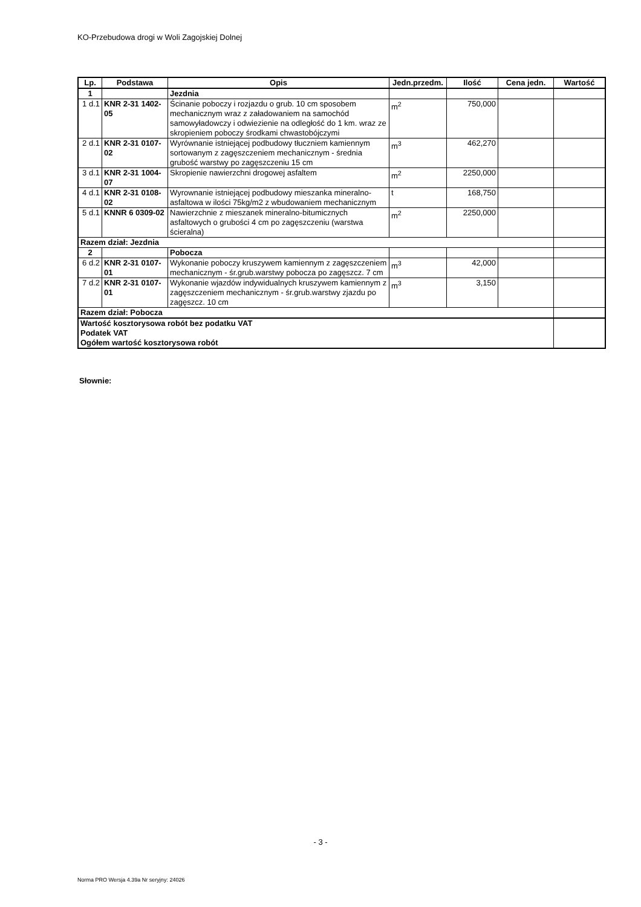KO-Przebudowa drogi w Woli Zagojskiej Dolnej
| Lp. | Podstawa | Opis | Jedn.przedm. | Ilość | Cena jedn. | Wartość |
| --- | --- | --- | --- | --- | --- | --- |
| 1 | | Jezdnia | | | | |
| 1 d.1 | KNR 2-31 1402-05 | Ścinanie poboczy i rozjazdu o grub. 10 cm sposobem mechanicznym wraz z załadowaniem na samochód samowyładowczy i odwiezienie na odległość do 1 km. wraz ze skropieniem poboczy środkami chwastobójczymi | m<sup>2</sup> | 750,000 | | |
| 2 d.1 | KNR 2-31 0107-02 | Wyrównanie istniejącej podbudowy tłucznie­m kamiennym sortowanym z zagęszczeniem mechanicznym - średnia grubość warstwy po zagęszczeniu 15 cm | m<sup>3</sup> | 462,270 | | |
| 3 d.1 | KNR 2-31 1004-07 | Skropienie nawierzchni drogowej asfaltem | m<sup>2</sup> | 2250,000 | | |
| 4 d.1 | KNR 2-31 0108-02 | Wyrownanie istniejącej podbudowy mieszanka mineralno-asfaltowa w ilości 75kg/m2 z wbudowaniem mechanicznym | t | 168,750 | | |
| 5 d.1 | KNNR 6 0309-02 | Nawierzchnie z mieszanek mineralno-bitumicznych asfaltowych o grubości 4 cm po zagęszczeniu (warstwa ścieralna) | m<sup>2</sup> | 2250,000 | | |
| Razem dział: Jezdnia | | | | | | |
| 2 | | Pobocza | | | | |
| 6 d.2 | KNR 2-31 0107-01 | Wykonanie poboczy kruszywem kamiennym z zagęszczeniem mechanicznym - śr.grub.warstwy pobocza po zagęszcz. 7 cm | m<sup>3</sup> | 42,000 | | |
| 7 d.2 | KNR 2-31 0107-01 | Wykonanie wjazdów indywidualnych kruszywem kamiennym z zagęszczeniem mechanicznym - śr.grub.warstwy zjazdu po zagęszcz. 10 cm | m<sup>3</sup> | 3,150 | | |
| Razem dział: Pobocza | | | | | | |
| Wartość kosztorysowa robót bez podatku VAT Podatek VAT Ogółem wartość kosztorysowa robót | | | | | | |
Słownie:
- 3 -
Norma PRO Wersja 4.39a Nr seryjny: 24026